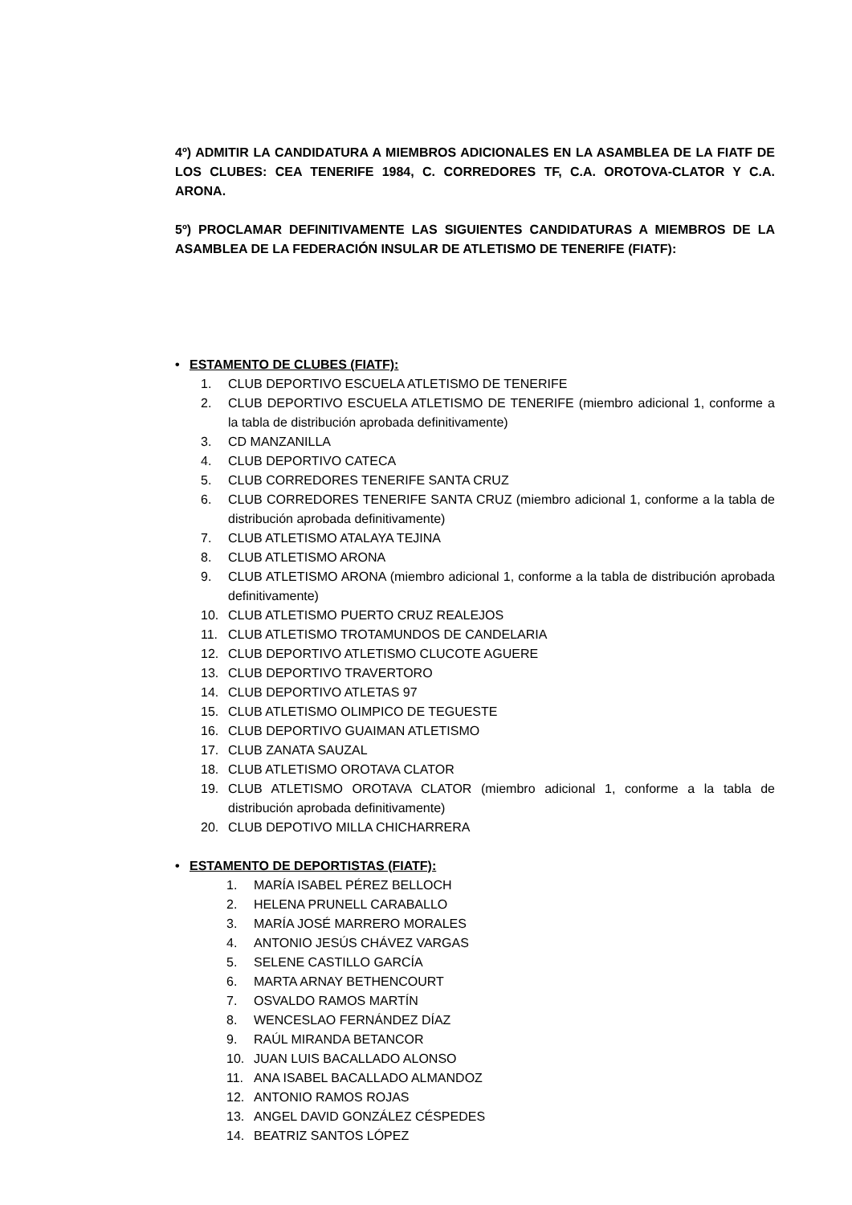4º) ADMITIR LA CANDIDATURA A MIEMBROS ADICIONALES EN LA ASAMBLEA DE LA FIATF DE LOS CLUBES: CEA TENERIFE 1984, C. CORREDORES TF, C.A. OROTOVA-CLATOR Y C.A. ARONA.
5º) PROCLAMAR DEFINITIVAMENTE LAS SIGUIENTES CANDIDATURAS A MIEMBROS DE LA ASAMBLEA DE LA FEDERACIÓN INSULAR DE ATLETISMO DE TENERIFE (FIATF):
• ESTAMENTO DE CLUBES (FIATF):
1. CLUB DEPORTIVO ESCUELA ATLETISMO DE TENERIFE
2. CLUB DEPORTIVO ESCUELA ATLETISMO DE TENERIFE (miembro adicional 1, conforme a la tabla de distribución aprobada definitivamente)
3. CD MANZANILLA
4. CLUB DEPORTIVO CATECA
5. CLUB CORREDORES TENERIFE SANTA CRUZ
6. CLUB CORREDORES TENERIFE SANTA CRUZ (miembro adicional 1, conforme a la tabla de distribución aprobada definitivamente)
7. CLUB ATLETISMO ATALAYA TEJINA
8. CLUB ATLETISMO ARONA
9. CLUB ATLETISMO ARONA (miembro adicional 1, conforme a la tabla de distribución aprobada definitivamente)
10. CLUB ATLETISMO PUERTO CRUZ REALEJOS
11. CLUB ATLETISMO TROTAMUNDOS DE CANDELARIA
12. CLUB DEPORTIVO ATLETISMO CLUCOTE AGUERE
13. CLUB DEPORTIVO TRAVERTORO
14. CLUB DEPORTIVO ATLETAS 97
15. CLUB ATLETISMO OLIMPICO DE TEGUESTE
16. CLUB DEPORTIVO GUAIMAN ATLETISMO
17. CLUB ZANATA SAUZAL
18. CLUB ATLETISMO OROTAVA CLATOR
19. CLUB ATLETISMO OROTAVA CLATOR (miembro adicional 1, conforme a la tabla de distribución aprobada definitivamente)
20. CLUB DEPOTIVO MILLA CHICHARRERA
• ESTAMENTO DE DEPORTISTAS (FIATF):
1. MARÍA ISABEL PÉREZ BELLOCH
2. HELENA PRUNELL CARABALLO
3. MARÍA JOSÉ MARRERO MORALES
4. ANTONIO JESÚS CHÁVEZ VARGAS
5. SELENE CASTILLO GARCÍA
6. MARTA ARNAY BETHENCOURT
7. OSVALDO RAMOS MARTÍN
8. WENCESLAO FERNÁNDEZ DÍAZ
9. RAÚL MIRANDA BETANCOR
10. JUAN LUIS BACALLADO ALONSO
11. ANA ISABEL BACALLADO ALMANDOZ
12. ANTONIO RAMOS ROJAS
13. ANGEL DAVID GONZÁLEZ CÉSPEDES
14. BEATRIZ SANTOS LÓPEZ